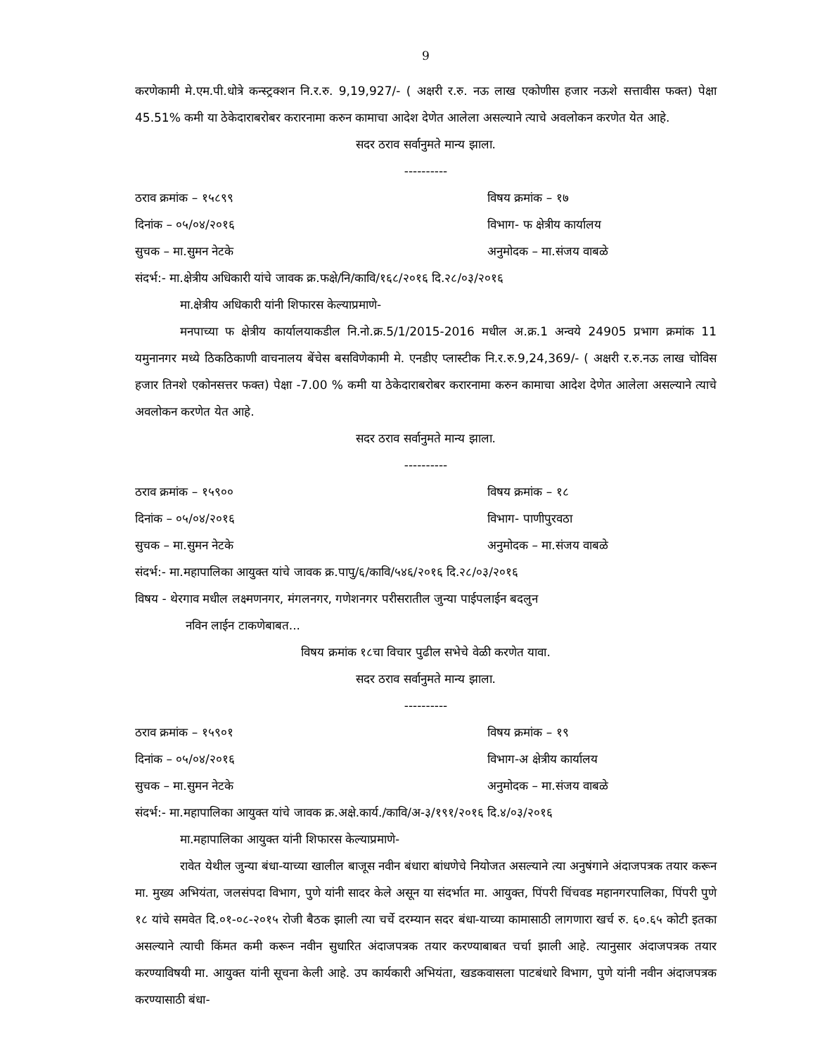9
करणेकामी मे.एम.पी.धोत्रे कन्स्ट्रक्शन नि.र.रु. 9,19,927/- ( अक्षरी र.रु. नऊ लाख एकोणीस हजार नऊशे सत्तावीस फक्त) पेक्षा 45.51% कमी या ठेकेदाराबरोबर करारनामा करुन कामाचा आदेश देणेत आलेला असल्याने त्याचे अवलोकन करणेत येत आहे.
सदर ठराव सर्वानुमते मान्य झाला.
----------
ठराव क्रमांक – १५८९९ विषय क्रमांक – १७
दिनांक – ०५/०४/२०१६ विभाग- फ क्षेत्रीय कार्यालय
सुचक – मा.सुमन नेटके अनुमोदक – मा.संजय वाबळे
संदर्भ:- मा.क्षेत्रीय अधिकारी यांचे जावक क्र.फक्षे/नि/कावि/१६८/२०१६ दि.२८/०३/२०१६
मा.क्षेत्रीय अधिकारी यांनी शिफारस केल्याप्रमाणे-
मनपाच्या फ क्षेत्रीय कार्यालयाकडील नि.नो.क्र.5/1/2015-2016 मधील अ.क्र.1 अन्वये 24905 प्रभाग क्रमांक 11 यमुनानगर मध्ये ठिकठिकाणी वाचनालय बेंचेस बसविणेकामी मे. एनडीए प्लास्टीक नि.र.रु.9,24,369/- ( अक्षरी र.रु.नऊ लाख चोविस हजार तिनशे एकोनसत्तर फक्त) पेक्षा -7.00 % कमी या ठेकेदाराबरोबर करारनामा करुन कामाचा आदेश देणेत आलेला असल्याने त्याचे अवलोकन करणेत येत आहे.
सदर ठराव सर्वानुमते मान्य झाला.
----------
ठराव क्रमांक – १५९०० विषय क्रमांक – १८
दिनांक – ०५/०४/२०१६ विभाग- पाणीपुरवठा
सुचक – मा.सुमन नेटके अनुमोदक – मा.संजय वाबळे
संदर्भ:- मा.महापालिका आयुक्त यांचे जावक क्र.पापु/६/कावि/५४६/२०१६ दि.२८/०३/२०१६
विषय - थेरगाव मधील लक्ष्मणनगर, मंगलनगर, गणेशनगर परीसरातील जुन्या पाईपलाईन बदलुन
नविन लाईन टाकणेबाबत...
विषय क्रमांक १८चा विचार पुढील सभेचे वेळी करणेत यावा.
सदर ठराव सर्वानुमते मान्य झाला.
----------
ठराव क्रमांक – १५९०१ विषय क्रमांक – १९
दिनांक – ०५/०४/२०१६ विभाग-अ क्षेत्रीय कार्यालय
सुचक – मा.सुमन नेटके अनुमोदक – मा.संजय वाबळे
संदर्भ:- मा.महापालिका आयुक्त यांचे जावक क्र.अक्षे.कार्य./कावि/अ-३/१९१/२०१६ दि.४/०३/२०१६
मा.महापालिका आयुक्त यांनी शिफारस केल्याप्रमाणे-
रावेत येथील जुन्या बंधा-याच्या खालील बाजूस नवीन बंधारा बांधणेचे नियोजत असल्याने त्या अनुषंगाने अंदाजपत्रक तयार करून मा. मुख्य अभियंता, जलसंपदा विभाग, पुणे यांनी सादर केले असून या संदर्भात मा. आयुक्त, पिंपरी चिंचवड महानगरपालिका, पिंपरी पुणे १८ यांचे समवेत दि.०१-०८-२०१५ रोजी बैठक झाली त्या चर्चे दरम्यान सदर बंधा-याच्या कामासाठी लागणारा खर्च रु. ६०.६५ कोटी इतका असल्याने त्याची किंमत कमी करून नवीन सुधारित अंदाजपत्रक तयार करण्याबाबत चर्चा झाली आहे. त्यानुसार अंदाजपत्रक तयार करण्याविषयी मा. आयुक्त यांनी सूचना केली आहे. उप कार्यकारी अभियंता, खडकवासला पाटबंधारे विभाग, पुणे यांनी नवीन अंदाजपत्रक करण्यासाठी बंधा-